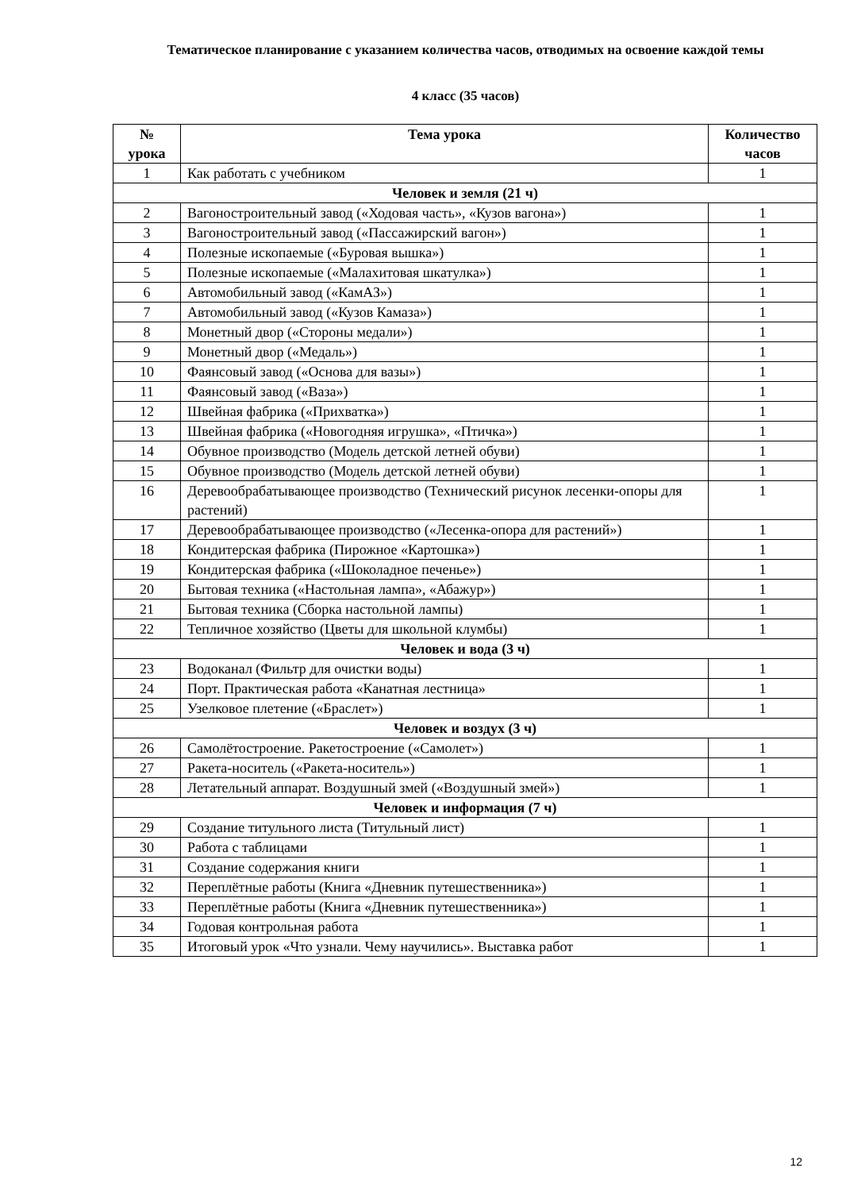Тематическое планирование с указанием количества часов, отводимых на освоение каждой темы
4 класс (35 часов)
| № урока | Тема урока | Количество часов |
| --- | --- | --- |
| 1 | Как работать с учебником | 1 |
| Человек и земля (21 ч) | | |
| 2 | Вагоностроительный завод («Ходовая часть», «Кузов вагона») | 1 |
| 3 | Вагоностроительный завод («Пассажирский вагон») | 1 |
| 4 | Полезные ископаемые («Буровая вышка») | 1 |
| 5 | Полезные ископаемые («Малахитовая шкатулка») | 1 |
| 6 | Автомобильный завод («КамАЗ») | 1 |
| 7 | Автомобильный завод («Кузов Камаза») | 1 |
| 8 | Монетный двор («Стороны медали») | 1 |
| 9 | Монетный двор («Медаль») | 1 |
| 10 | Фаянсовый завод («Основа для вазы») | 1 |
| 11 | Фаянсовый завод («Ваза») | 1 |
| 12 | Швейная фабрика («Прихватка») | 1 |
| 13 | Швейная фабрика («Новогодняя игрушка», «Птичка») | 1 |
| 14 | Обувное производство (Модель детской летней обуви) | 1 |
| 15 | Обувное производство (Модель детской летней обуви) | 1 |
| 16 | Деревообрабатывающее производство (Технический рисунок лесенки-опоры для растений) | 1 |
| 17 | Деревообрабатывающее производство («Лесенка-опора для растений») | 1 |
| 18 | Кондитерская фабрика (Пирожное «Картошка») | 1 |
| 19 | Кондитерская фабрика («Шоколадное печенье») | 1 |
| 20 | Бытовая техника («Настольная лампа», «Абажур») | 1 |
| 21 | Бытовая техника (Сборка настольной лампы) | 1 |
| 22 | Тепличное хозяйство (Цветы для школьной клумбы) | 1 |
| Человек и вода (3 ч) | | |
| 23 | Водоканал (Фильтр для очистки воды) | 1 |
| 24 | Порт. Практическая работа «Канатная лестница» | 1 |
| 25 | Узелковое плетение («Браслет») | 1 |
| Человек и воздух (3 ч) | | |
| 26 | Самолётостроение. Ракетостроение («Самолет») | 1 |
| 27 | Ракета-носитель («Ракета-носитель») | 1 |
| 28 | Летательный аппарат. Воздушный змей («Воздушный змей») | 1 |
| Человек и информация (7 ч) | | |
| 29 | Создание титульного листа (Титульный лист) | 1 |
| 30 | Работа с таблицами | 1 |
| 31 | Создание содержания книги | 1 |
| 32 | Переплётные работы (Книга «Дневник путешественника») | 1 |
| 33 | Переплётные работы (Книга «Дневник путешественника») | 1 |
| 34 | Годовая контрольная работа | 1 |
| 35 | Итоговый урок «Что узнали. Чему научились». Выставка работ | 1 |
12